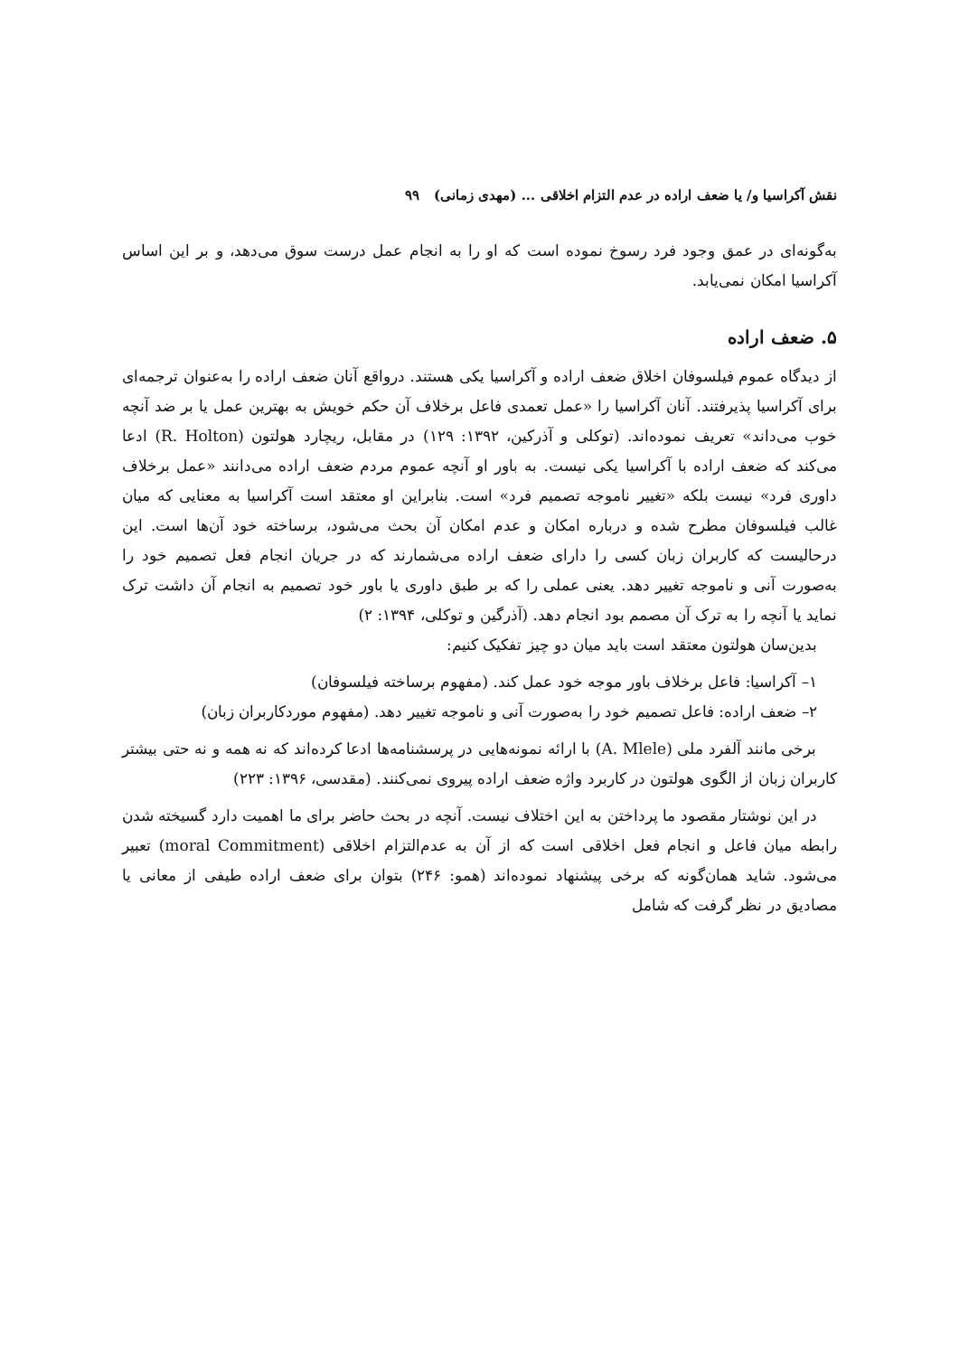نقش آکراسیا و/ یا ضعف اراده در عدم التزام اخلاقی ... (مهدی زمانی) ۹۹
به‌گونه‌ای در عمق وجود فرد رسوخ نموده است که او را به انجام عمل درست سوق می‌دهد، و بر این اساس آکراسیا امکان نمی‌یابد.
۵. ضعف اراده
از دیدگاه عموم فیلسوفان اخلاق ضعف اراده و آکراسیا یکی هستند. درواقع آنان ضعف اراده را به‌عنوان ترجمه‌ای برای آکراسیا پذیرفتند. آنان آکراسیا را «عمل تعمدی فاعل برخلاف آن حکم خویش به بهترین عمل یا بر ضد آنچه خوب می‌داند» تعریف نموده‌اند. (توکلی و آذرکین، ۱۳۹۲: ۱۲۹) در مقابل، ریچارد هولتون (R. Holton) ادعا می‌کند که ضعف اراده با آکراسیا یکی نیست. به باور او آنچه عموم مردم ضعف اراده می‌دانند «عمل برخلاف داوری فرد» نیست بلکه «تغییر ناموجه تصمیم فرد» است. بنابراین او معتقد است آکراسیا به معنایی که میان غالب فیلسوفان مطرح شده و درباره امکان و عدم امکان آن بحث می‌شود، برساخته خود آن‌ها است. این درحالیست که کاربران زبان کسی را دارای ضعف اراده می‌شمارند که در جریان انجام فعل تصمیم خود را به‌صورت آنی و ناموجه تغییر دهد. یعنی عملی را که بر طبق داوری یا باور خود تصمیم به انجام آن داشت ترک نماید یا آنچه را به ترک آن مصمم بود انجام دهد. (آذرگین و توکلی، ۱۳۹۴: ۲)
بدین‌سان هولتون معتقد است باید میان دو چیز تفکیک کنیم:
۱– آکراسیا: فاعل برخلاف باور موجه خود عمل کند. (مفهوم برساخته فیلسوفان)
۲– ضعف اراده: فاعل تصمیم خود را به‌صورت آنی و ناموجه تغییر دهد. (مفهوم موردکاربران زبان)
برخی مانند آلفرد ملی (A. Mlele) با ارائه نمونه‌هایی در پرسشنامه‌ها ادعا کرده‌اند که نه همه و نه حتی بیشتر کاربران زبان از الگوی هولتون در کاربرد واژه ضعف اراده پیروی نمی‌کنند. (مقدسی، ۱۳۹۶: ۲۲۳)
در این نوشتار مقصود ما پرداختن به این اختلاف نیست. آنچه در بحث حاضر برای ما اهمیت دارد گسیخته شدن رابطه میان فاعل و انجام فعل اخلاقی است که از آن به عدم‌التزام اخلاقی (moral Commitment) تعبیر می‌شود. شاید همان‌گونه که برخی پیشنهاد نموده‌اند (همو: ۲۴۶) بتوان برای ضعف اراده طیفی از معانی یا مصادیق در نظر گرفت که شامل